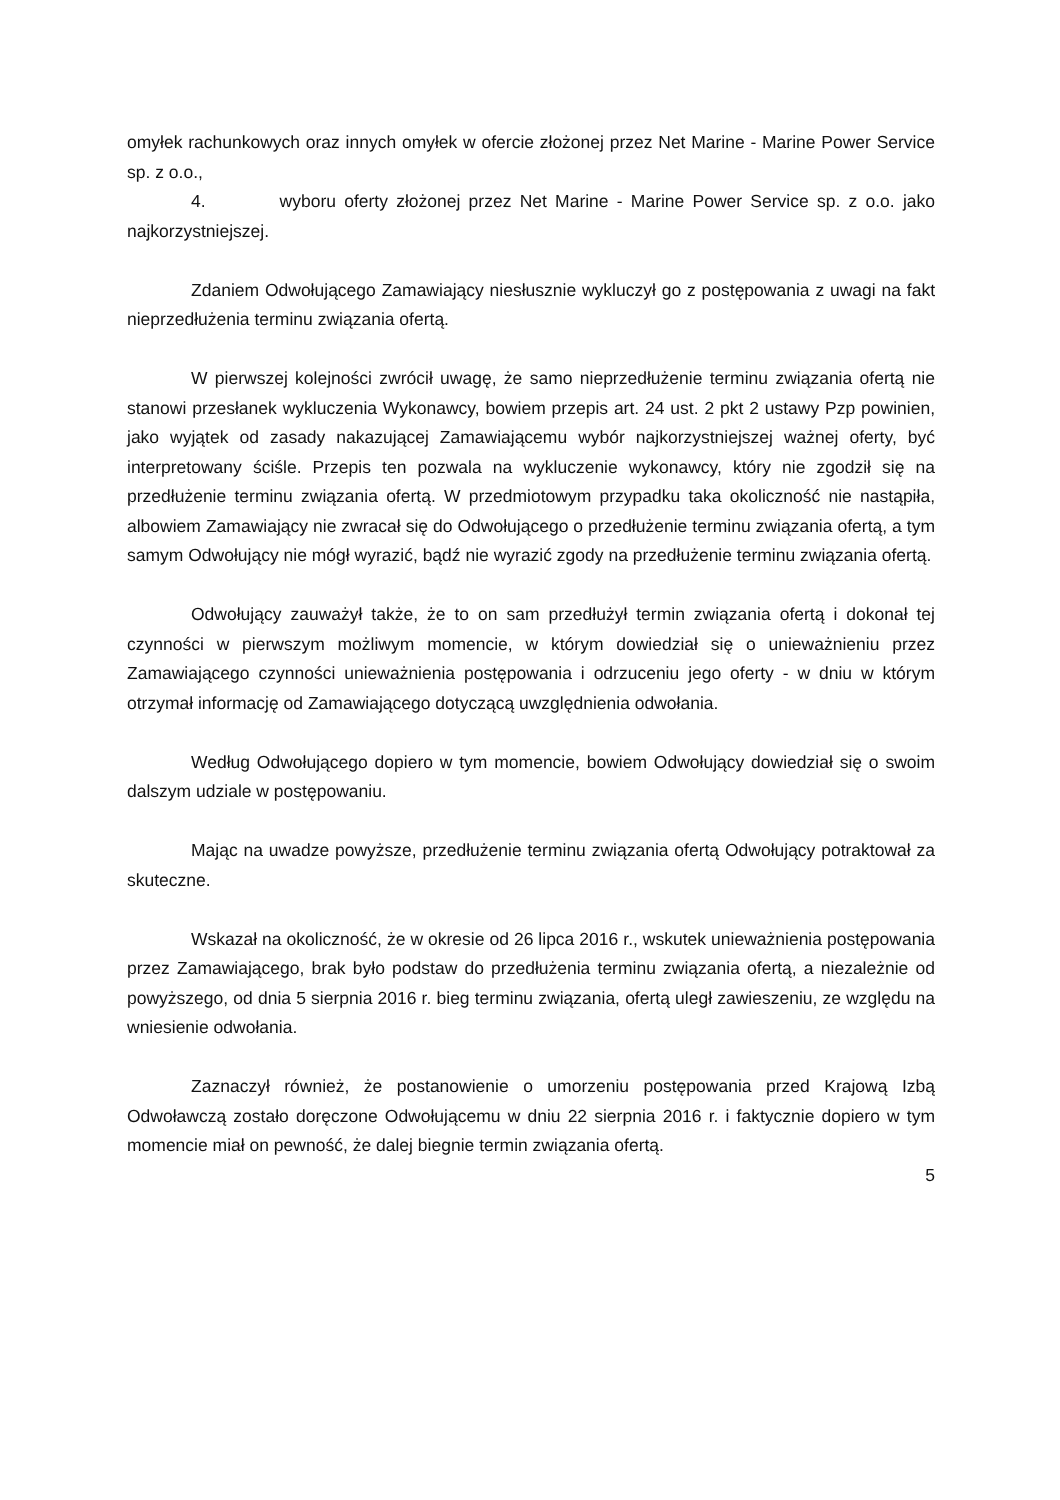omyłek rachunkowych oraz innych omyłek w ofercie złożonej przez Net Marine - Marine Power Service sp. z o.o.,
4. wyboru oferty złożonej przez Net Marine - Marine Power Service sp. z o.o. jako najkorzystniejszej.
Zdaniem Odwołującego Zamawiający niesłusznie wykluczył go z postępowania z uwagi na fakt nieprzedłużenia terminu związania ofertą.
W pierwszej kolejności zwrócił uwagę, że samo nieprzedłużenie terminu związania ofertą nie stanowi przesłanek wykluczenia Wykonawcy, bowiem przepis art. 24 ust. 2 pkt 2 ustawy Pzp powinien, jako wyjątek od zasady nakazującej Zamawiającemu wybór najkorzystniejszej ważnej oferty, być interpretowany ściśle. Przepis ten pozwala na wykluczenie wykonawcy, który nie zgodził się na przedłużenie terminu związania ofertą. W przedmiotowym przypadku taka okoliczność nie nastąpiła, albowiem Zamawiający nie zwracał się do Odwołującego o przedłużenie terminu związania ofertą, a tym samym Odwołujący nie mógł wyrazić, bądź nie wyrazić zgody na przedłużenie terminu związania ofertą.
Odwołujący zauważył także, że to on sam przedłużył termin związania ofertą i dokonał tej czynności w pierwszym możliwym momencie, w którym dowiedział się o unieważnieniu przez Zamawiającego czynności unieważnienia postępowania i odrzuceniu jego oferty - w dniu w którym otrzymał informację od Zamawiającego dotyczącą uwzględnienia odwołania.
Według Odwołującego dopiero w tym momencie, bowiem Odwołujący dowiedział się o swoim dalszym udziale w postępowaniu.
Mając na uwadze powyższe, przedłużenie terminu związania ofertą Odwołujący potraktował za skuteczne.
Wskazał na okoliczność, że w okresie od 26 lipca 2016 r., wskutek unieważnienia postępowania przez Zamawiającego, brak było podstaw do przedłużenia terminu związania ofertą, a niezależnie od powyższego, od dnia 5 sierpnia 2016 r. bieg terminu związania, ofertą uległ zawieszeniu, ze względu na wniesienie odwołania.
Zaznaczył również, że postanowienie o umorzeniu postępowania przed Krajową Izbą Odwoławczą zostało doręczone Odwołującemu w dniu 22 sierpnia 2016 r. i faktycznie dopiero w tym momencie miał on pewność, że dalej biegnie termin związania ofertą.
5